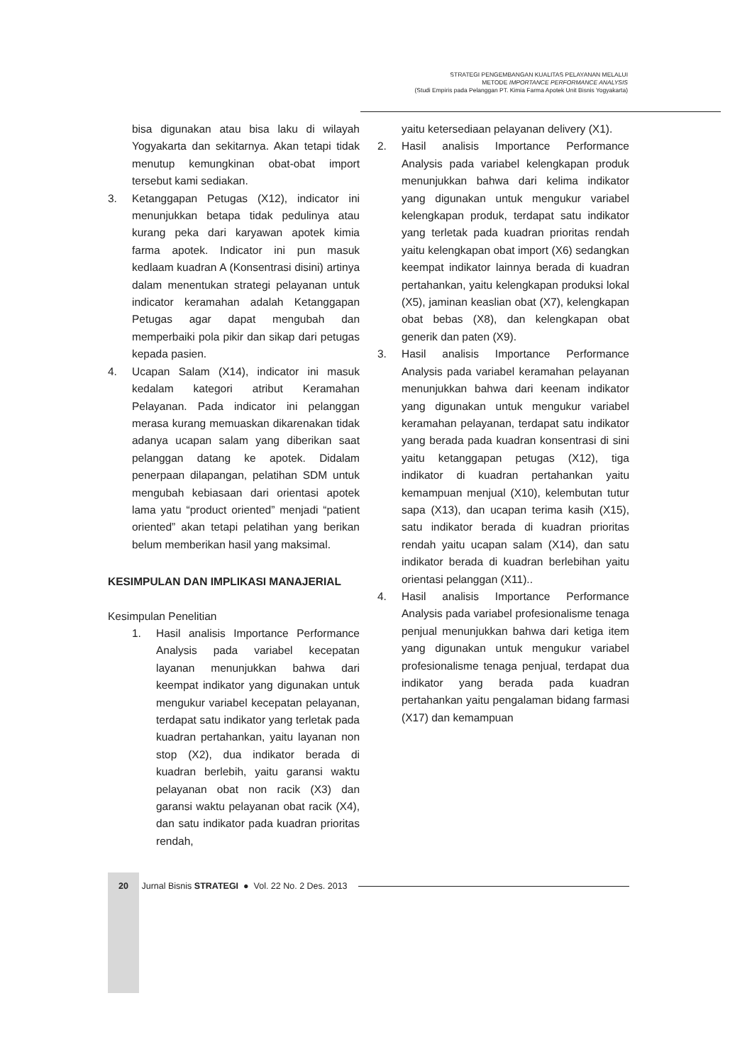STRATEGI PENGEMBANGAN KUALITAS PELAYANAN MELALUI
METODE IMPORTANCE PERFORMANCE ANALYSIS
(Studi Empiris pada Pelanggan PT. Kimia Farma Apotek Unit Bisnis Yogyakarta)
bisa digunakan atau bisa laku di wilayah Yogyakarta dan sekitarnya. Akan tetapi tidak menutup kemungkinan obat-obat import tersebut kami sediakan.
3. Ketanggapan Petugas (X12), indicator ini menunjukkan betapa tidak pedulinya atau kurang peka dari karyawan apotek kimia farma apotek. Indicator ini pun masuk kedlaam kuadran A (Konsentrasi disini) artinya dalam menentukan strategi pelayanan untuk indicator keramahan adalah Ketanggapan Petugas agar dapat mengubah dan memperbaiki pola pikir dan sikap dari petugas kepada pasien.
4. Ucapan Salam (X14), indicator ini masuk kedalam kategori atribut Keramahan Pelayanan. Pada indicator ini pelanggan merasa kurang memuaskan dikarenakan tidak adanya ucapan salam yang diberikan saat pelanggan datang ke apotek. Didalam penerpaan dilapangan, pelatihan SDM untuk mengubah kebiasaan dari orientasi apotek lama yatu “product oriented” menjadi “patient oriented” akan tetapi pelatihan yang berikan belum memberikan hasil yang maksimal.
KESIMPULAN DAN IMPLIKASI MANAJERIAL
Kesimpulan Penelitian
1. Hasil analisis Importance Performance Analysis pada variabel kecepatan layanan menunjukkan bahwa dari keempat indikator yang digunakan untuk mengukur variabel kecepatan pelayanan, terdapat satu indikator yang terletak pada kuadran pertahankan, yaitu layanan non stop (X2), dua indikator berada di kuadran berlebih, yaitu garansi waktu pelayanan obat non racik (X3) dan garansi waktu pelayanan obat racik (X4), dan satu indikator pada kuadran prioritas rendah,
yaitu ketersediaan pelayanan delivery (X1).
2. Hasil analisis Importance Performance Analysis pada variabel kelengkapan produk menunjukkan bahwa dari kelima indikator yang digunakan untuk mengukur variabel kelengkapan produk, terdapat satu indikator yang terletak pada kuadran prioritas rendah yaitu kelengkapan obat import (X6) sedangkan keempat indikator lainnya berada di kuadran pertahankan, yaitu kelengkapan produksi lokal (X5), jaminan keaslian obat (X7), kelengkapan obat bebas (X8), dan kelengkapan obat generik dan paten (X9).
3. Hasil analisis Importance Performance Analysis pada variabel keramahan pelayanan menunjukkan bahwa dari keenam indikator yang digunakan untuk mengukur variabel keramahan pelayanan, terdapat satu indikator yang berada pada kuadran konsentrasi di sini yaitu ketanggapan petugas (X12), tiga indikator di kuadran pertahankan yaitu kemampuan menjual (X10), kelembutan tutur sapa (X13), dan ucapan terima kasih (X15), satu indikator berada di kuadran prioritas rendah yaitu ucapan salam (X14), dan satu indikator berada di kuadran berlebihan yaitu orientasi pelanggan (X11)..
4. Hasil analisis Importance Performance Analysis pada variabel profesionalisme tenaga penjual menunjukkan bahwa dari ketiga item yang digunakan untuk mengukur variabel profesionalisme tenaga penjual, terdapat dua indikator yang berada pada kuadran pertahankan yaitu pengalaman bidang farmasi (X17) dan kemampuan
20 Jurnal Bisnis STRATEGI ● Vol. 22 No. 2 Des. 2013